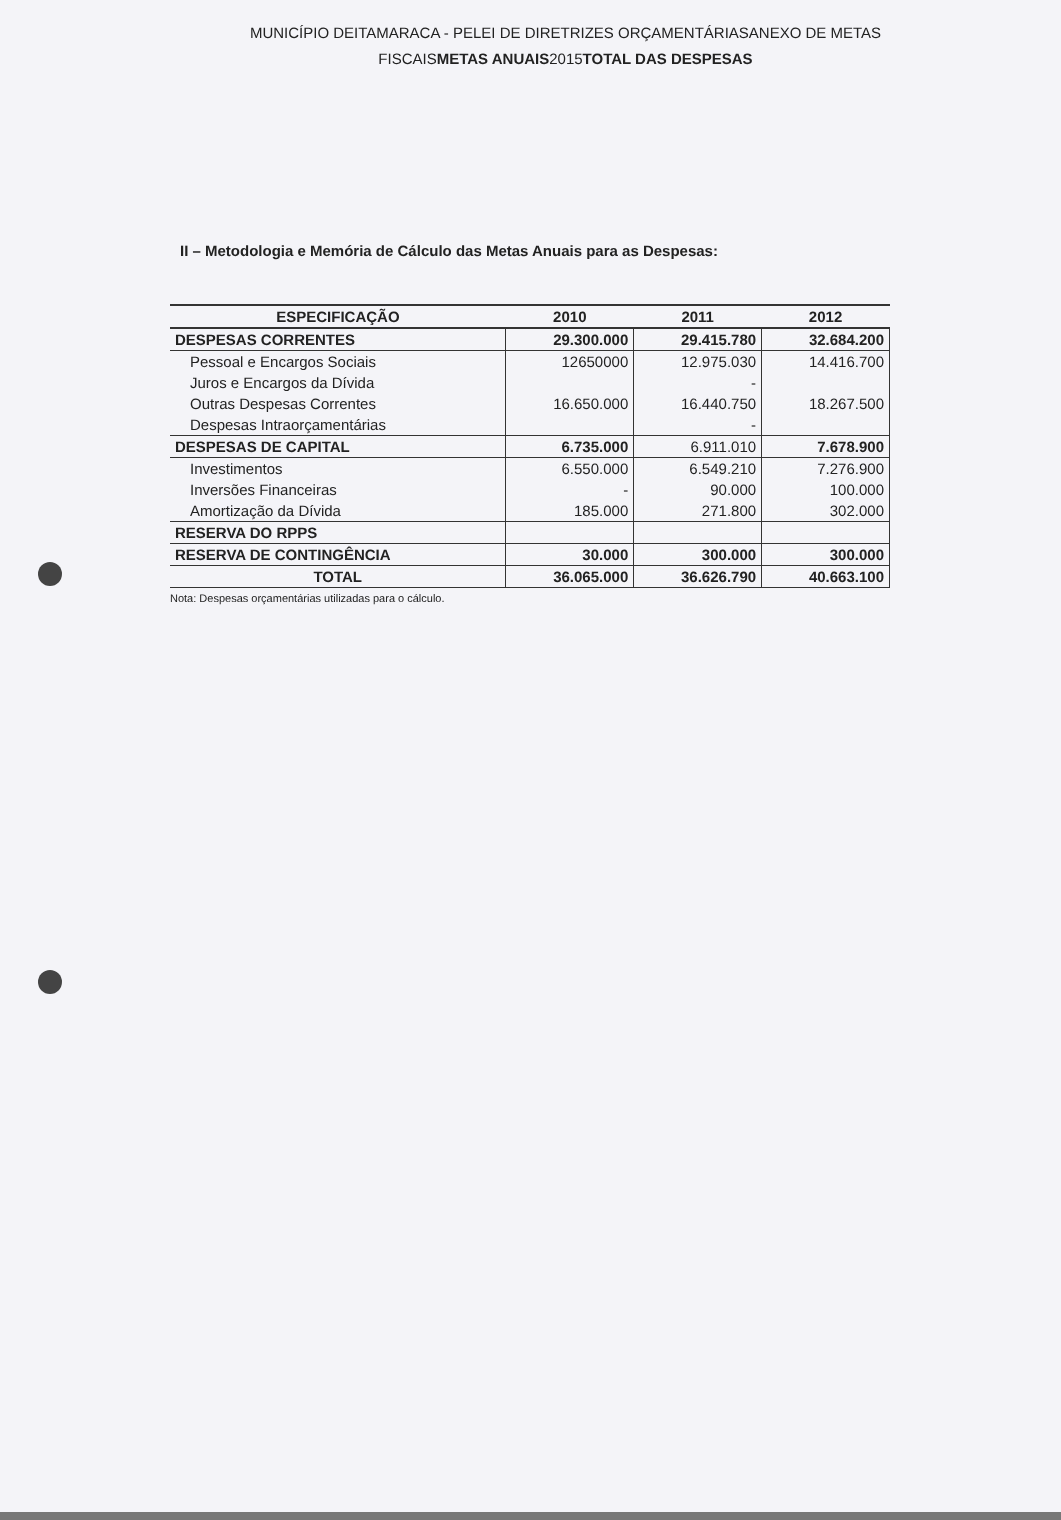MUNICÍPIO DEITAMARACA - PELEI DE DIRETRIZES ORÇAMENTÁRIASANEXO DE METAS FISCAISMETAS ANUAIS2015TOTAL DAS DESPESAS
II – Metodologia e Memória de Cálculo das Metas Anuais para as Despesas:
| ESPECIFICAÇÃO | 2010 | 2011 | 2012 |
| --- | --- | --- | --- |
| DESPESAS CORRENTES | 29.300.000 | 29.415.780 | 32.684.200 |
| Pessoal e Encargos Sociais | 12650000 | 12.975.030 | 14.416.700 |
| Juros e Encargos da Dívida | | - | |
| Outras Despesas Correntes | 16.650.000 | 16.440.750 | 18.267.500 |
| Despesas Intraorçamentárias | | - | |
| DESPESAS DE CAPITAL | 6.735.000 | 6.911.010 | 7.678.900 |
| Investimentos | 6.550.000 | 6.549.210 | 7.276.900 |
| Inversões Financeiras | - | 90.000 | 100.000 |
| Amortização da Dívida | 185.000 | 271.800 | 302.000 |
| RESERVA DO RPPS | | | |
| RESERVA DE CONTINGÊNCIA | 30.000 | 300.000 | 300.000 |
| TOTAL | 36.065.000 | 36.626.790 | 40.663.100 |
Nota: Despesas orçamentárias utilizadas para o cálculo.